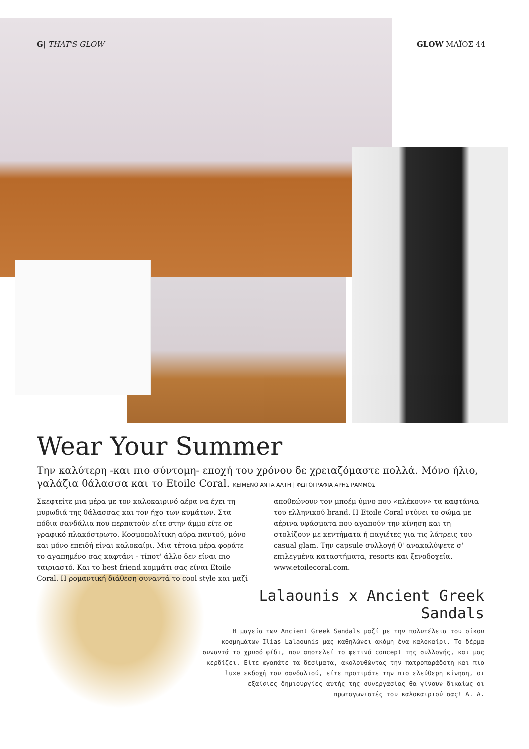G| THAT'S GLOW GLOW ΜΑΪΟΣ 44
Wear Your Summer
Την καλύτερη -και πιο σύντομη- εποχή του χρόνου δε χρειαζόμαστε πολλά. Μόνο ήλιο, γαλάζια θάλασσα και το Etoile Coral. ΚΕΙΜΕΝΟ ΑΝΤΑ ΑΛΤΗ | ΦΩΤΟΓΡΑΦΙΑ ΑΡΗΣ ΡΑΜΜΟΣ
Σκεφτείτε μια μέρα με τον καλοκαιρινό αέρα να έχει τη μυρωδιά της θάλασσας και τον ήχο των κυμάτων. Στα πόδια σανδάλια που περπατούν είτε στην άμμο είτε σε γραφικό πλακόστρωτο. Κοσμοπολίτικη αύρα παντού, μόνο και μόνο επειδή είναι καλοκαίρι. Μια τέτοια μέρα φοράτε το αγαπημένο σας καφτάνι - τίποτ' άλλο δεν είναι πιο ταιριαστό. Και το best friend κομμάτι σας είναι Etoile Coral. Η ρομαντική διάθεση συναντά το cool style και μαζί αποθεώνουν τον μποέμ ύμνο που «πλέκουν» τα καφτάνια του ελληνικού brand. Η Etoile Coral ντύνει το σώμα με αέρινα υφάσματα που αγαπούν την κίνηση και τη στολίζουν με κεντήματα ή παγιέτες για τις λάτρεις του casual glam. Την capsule συλλογή θ' ανακαλύψετε σ' επιλεγμένα καταστήματα, resorts και ξενοδοχεία. www.etoilecoral.com.
Lalaounis x Ancient Greek Sandals
Η μαγεία των Ancient Greek Sandals μαζί με την πολυτέλεια του οίκου κοσμημάτων Ilias Lalaounis μας καθηλώνει ακόμη ένα καλοκαίρι. Το δέρμα συναντά το χρυσό φίδι, που αποτελεί το φετινό concept της συλλογής, και μας κερδίζει. Είτε αγαπάτε τα δεσίματα, ακολουθώντας την πατροπαράδοτη και πιο luxe εκδοχή του σανδαλιού, είτε προτιμάτε την πιο ελεύθερη κίνηση, οι εξαίσιες δημιουργίες αυτής της συνεργασίας θα γίνουν δικαίως οι πρωταγωνιστές του καλοκαιριού σας! Α. Α.